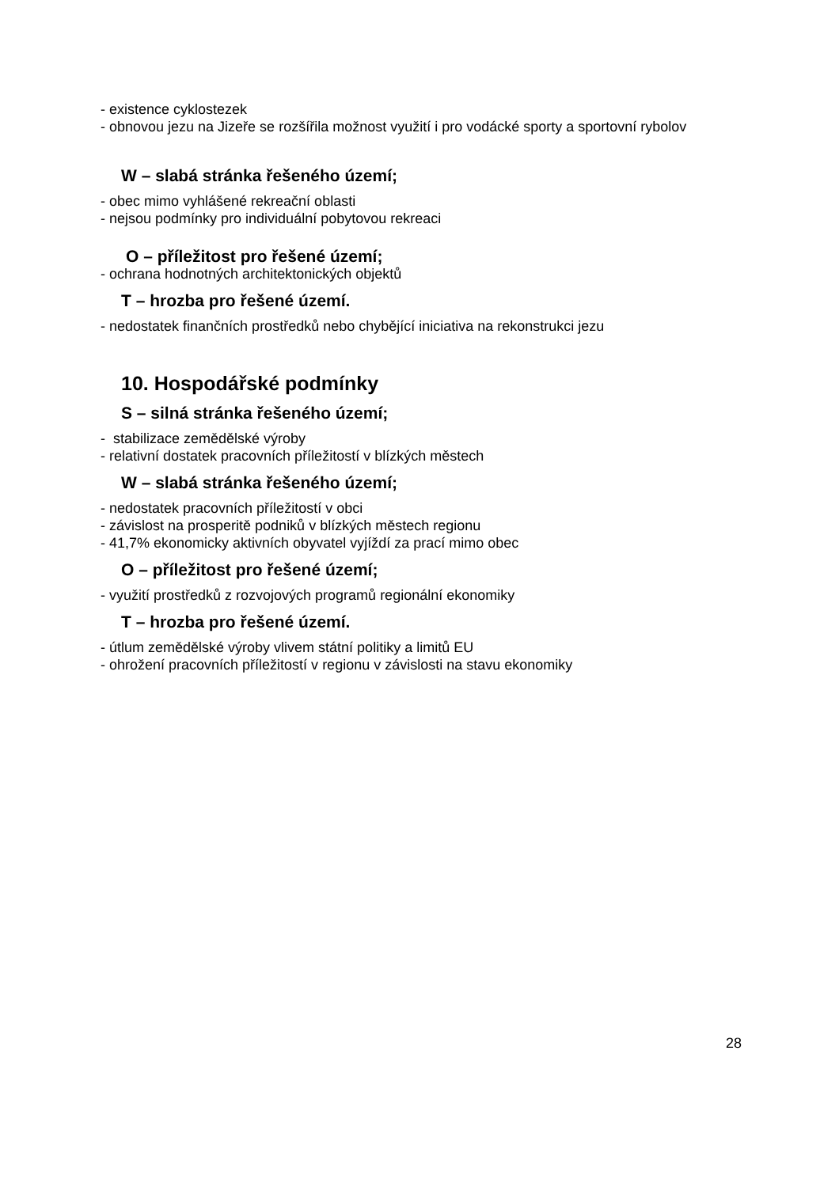- existence cyklostezek
- obnovou jezu na Jizeře se rozšířila možnost využití i pro vodácké sporty a sportovní rybolov
W – slabá stránka řešeného území;
- obec mimo vyhlášené rekreační oblasti
- nejsou podmínky pro individuální pobytovou rekreaci
O – příležitost pro řešené území;
- ochrana hodnotných architektonických objektů
T – hrozba pro řešené území.
- nedostatek finančních prostředků nebo chybějící iniciativa na rekonstrukci jezu
10. Hospodářské podmínky
S – silná stránka řešeného území;
- stabilizace zemědělské výroby
- relativní dostatek pracovních příležitostí v blízkých městech
W – slabá stránka řešeného území;
- nedostatek pracovních příležitostí v obci
- závislost na prosperitě podniků v blízkých městech regionu
- 41,7% ekonomicky aktivních obyvatel vyjíždí za prací mimo obec
O – příležitost pro řešené území;
- využití prostředků z rozvojových programů regionální ekonomiky
T – hrozba pro řešené území.
- útlum zemědělské výroby vlivem státní politiky a limitů EU
- ohrožení pracovních příležitostí v regionu v závislosti na stavu ekonomiky
28